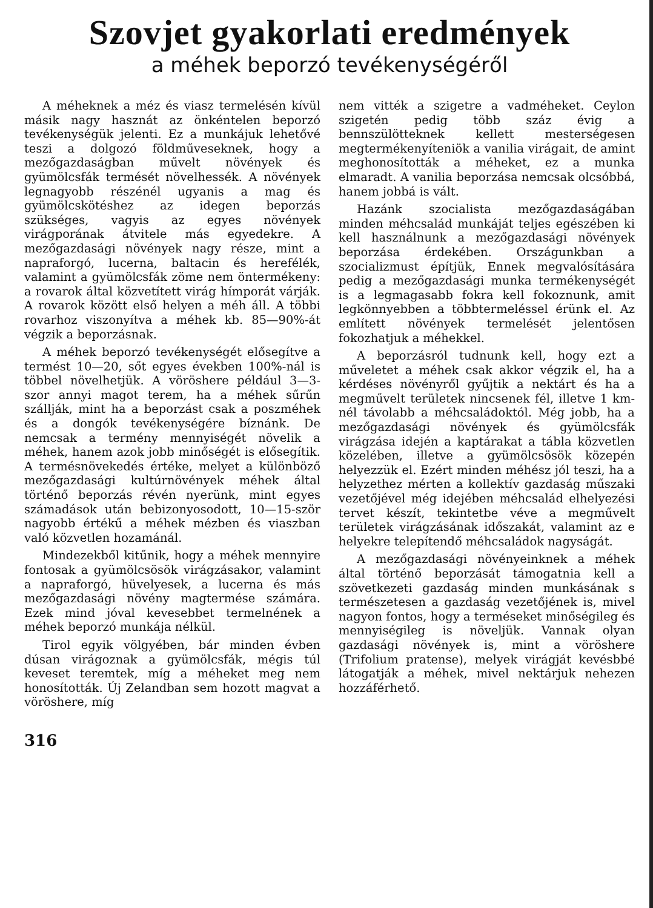Szovjet gyakorlati eredmények
a méhek beporzó tevékenységéről
A méheknek a méz és viasz termelésén kívül másik nagy hasznát az önkéntelen beporzó tevékenységük jelenti. Ez a munkájuk lehetővé teszi a dolgozó földműveseknek, hogy a mezőgazdaságban művelt növények és gyümölcsfák termését növelhessék. A növények legnagyobb részénél ugyanis a mag és gyümölcskötéshez az idegen beporzás szükséges, vagyis az egyes növények virágporának átvitele más egyedekre. A mezőgazdasági növények nagy része, mint a napraforgó, lucerna, baltacin és herefélék, valamint a gyümölcsfák zöme nem öntermékeny: a rovarok által közvetített virág hímporát várják. A rovarok között első helyen a méh áll. A többi rovarhoz viszonyítva a méhek kb. 85—90%-át végzik a beporzásnak.
A méhek beporzó tevékenységét elősegítve a termést 10—20, sőt egyes években 100%-nál is többel növelhetjük. A vöröshere például 3—3-szor annyi magot terem, ha a méhek sűrűn szállják, mint ha a beporzást csak a poszméhek és a dongók tevékenységére bíznánk. De nemcsak a termény mennyiségét növelik a méhek, hanem azok jobb minőségét is elősegítik. A termésnövekedés értéke, melyet a különböző mezőgazdasági kultúrnövények méhek által történő beporzás révén nyerünk, mint egyes számadások után bebizonyosodott, 10—15-ször nagyobb értékű a méhek mézben és viaszban való közvetlen hozamánál.
Mindezekből kitűnik, hogy a méhek mennyire fontosak a gyümölcsösök virágzásakor, valamint a napraforgó, hüvelyesek, a lucerna és más mezőgazdasági növény magtermése számára. Ezek mind jóval kevesebbet termelnének a méhek beporzó munkája nélkül.
Tirol egyik völgyében, bár minden évben dúsan virágoznak a gyümölcsfák, mégis túl keveset teremtek, míg a méheket meg nem honosították. Új Zelandban sem hozott magvat a vöröshere, míg
316
nem vitték a szigetre a vadméheket. Ceylon szigetén pedig több száz évig a bennszülötteknek kellett mesterségesen megtermékenyíteniök a vanilia virágait, de amint meghonosították a méheket, ez a munka elmaradt. A vanilia beporzása nemcsak olcsóbbá, hanem jobbá is vált.
Hazánk szocialista mezőgazdaságában minden méhcsalád munkáját teljes egészében ki kell használnunk a mezőgazdasági növények beporzása érdekében. Országunkban a szocializmust építjük, Ennek megvalósítására pedig a mezőgazdasági munka termékenységét is a legmagasabb fokra kell fokoznunk, amit legkönnyebben a többtermeléssel érünk el. Az említett növények termelését jelentősen fokozhatjuk a méhekkel.
A beporzásról tudnunk kell, hogy ezt a műveletet a méhek csak akkor végzik el, ha a kérdéses növényről gyűjtik a nektárt és ha a megművelt területek nincsenek fél, illetve 1 km-nél távolabb a méhcsaládoktól. Még jobb, ha a mezőgazdasági növények és gyümölcsfák virágzása idején a kaptárakat a tábla közvetlen közelében, illetve a gyümölcsösök közepén helyezzük el. Ezért minden méhész jól teszi, ha a helyzethez mérten a kollektív gazdaság műszaki vezetőjével még idejében méhcsalád elhelyezési tervet készít, tekintetbe véve a megművelt területek virágzásának időszakát, valamint az e helyekre telepítendő méhcsaládok nagyságát.
A mezőgazdasági növényeinknek a méhek által történő beporzását támogatnia kell a szövetkezeti gazdaság minden munkásának s természetesen a gazdaság vezetőjének is, mivel nagyon fontos, hogy a terméseket minőségileg és mennyiségileg is növeljük. Vannak olyan gazdasági növények is, mint a vöröshere (Trifolium pratense), melyek virágját kevésbbé látogatják a méhek, mivel nektárjuk nehezen hozzáférhető.